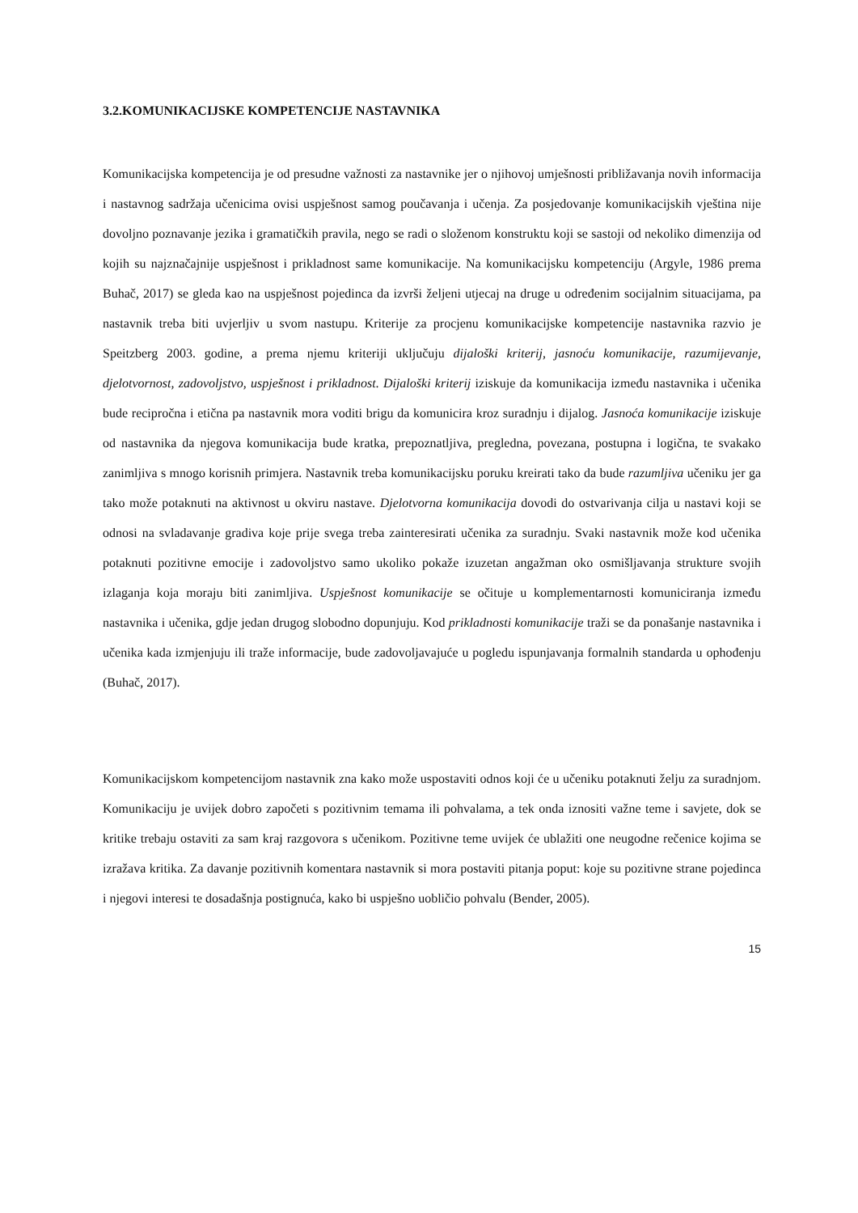3.2.KOMUNIKACIJSKE KOMPETENCIJE NASTAVNIKA
Komunikacijska kompetencija je od presudne važnosti za nastavnike jer o njihovoj umješnosti približavanja novih informacija i nastavnog sadržaja učenicima ovisi uspješnost samog poučavanja i učenja. Za posjedovanje komunikacijskih vještina nije dovoljno poznavanje jezika i gramatičkih pravila, nego se radi o složenom konstruktu koji se sastoji od nekoliko dimenzija od kojih su najznačajnije uspješnost i prikladnost same komunikacije. Na komunikacijsku kompetenciju (Argyle, 1986 prema Buhač, 2017) se gleda kao na uspješnost pojedinca da izvrši željeni utjecaj na druge u određenim socijalnim situacijama, pa nastavnik treba biti uvjerljiv u svom nastupu. Kriterije za procjenu komunikacijske kompetencije nastavnika razvio je Speitzberg 2003. godine, a prema njemu kriteriji uključuju dijaloški kriterij, jasnoću komunikacije, razumijevanje, djelotvornost, zadovoljstvo, uspješnost i prikladnost. Dijaloški kriterij iziskuje da komunikacija između nastavnika i učenika bude recipročna i etična pa nastavnik mora voditi brigu da komunicira kroz suradnju i dijalog. Jasnoća komunikacije iziskuje od nastavnika da njegova komunikacija bude kratka, prepoznatljiva, pregledna, povezana, postupna i logična, te svakako zanimljiva s mnogo korisnih primjera. Nastavnik treba komunikacijsku poruku kreirati tako da bude razumljiva učeniku jer ga tako može potaknuti na aktivnost u okviru nastave. Djelotvorna komunikacija dovodi do ostvarivanja cilja u nastavi koji se odnosi na svladavanje gradiva koje prije svega treba zainteresirati učenika za suradnju. Svaki nastavnik može kod učenika potaknuti pozitivne emocije i zadovoljstvo samo ukoliko pokaže izuzetan angažman oko osmišljavanja strukture svojih izlaganja koja moraju biti zanimljiva. Uspješnost komunikacije se očituje u komplementarnosti komuniciranja između nastavnika i učenika, gdje jedan drugog slobodno dopunjuju. Kod prikladnosti komunikacije traži se da ponašanje nastavnika i učenika kada izmjenjuju ili traže informacije, bude zadovoljavajuće u pogledu ispunjavanja formalnih standarda u ophođenju (Buhač, 2017).
Komunikacijskom kompetencijom nastavnik zna kako može uspostaviti odnos koji će u učeniku potaknuti želju za suradnjom. Komunikaciju je uvijek dobro započeti s pozitivnim temama ili pohvalama, a tek onda iznositi važne teme i savjete, dok se kritike trebaju ostaviti za sam kraj razgovora s učenikom. Pozitivne teme uvijek će ublažiti one neugodne rečenice kojima se izražava kritika. Za davanje pozitivnih komentara nastavnik si mora postaviti pitanja poput: koje su pozitivne strane pojedinca i njegovi interesi te dosadašnja postignuća, kako bi uspješno uobličio pohvalu (Bender, 2005).
15